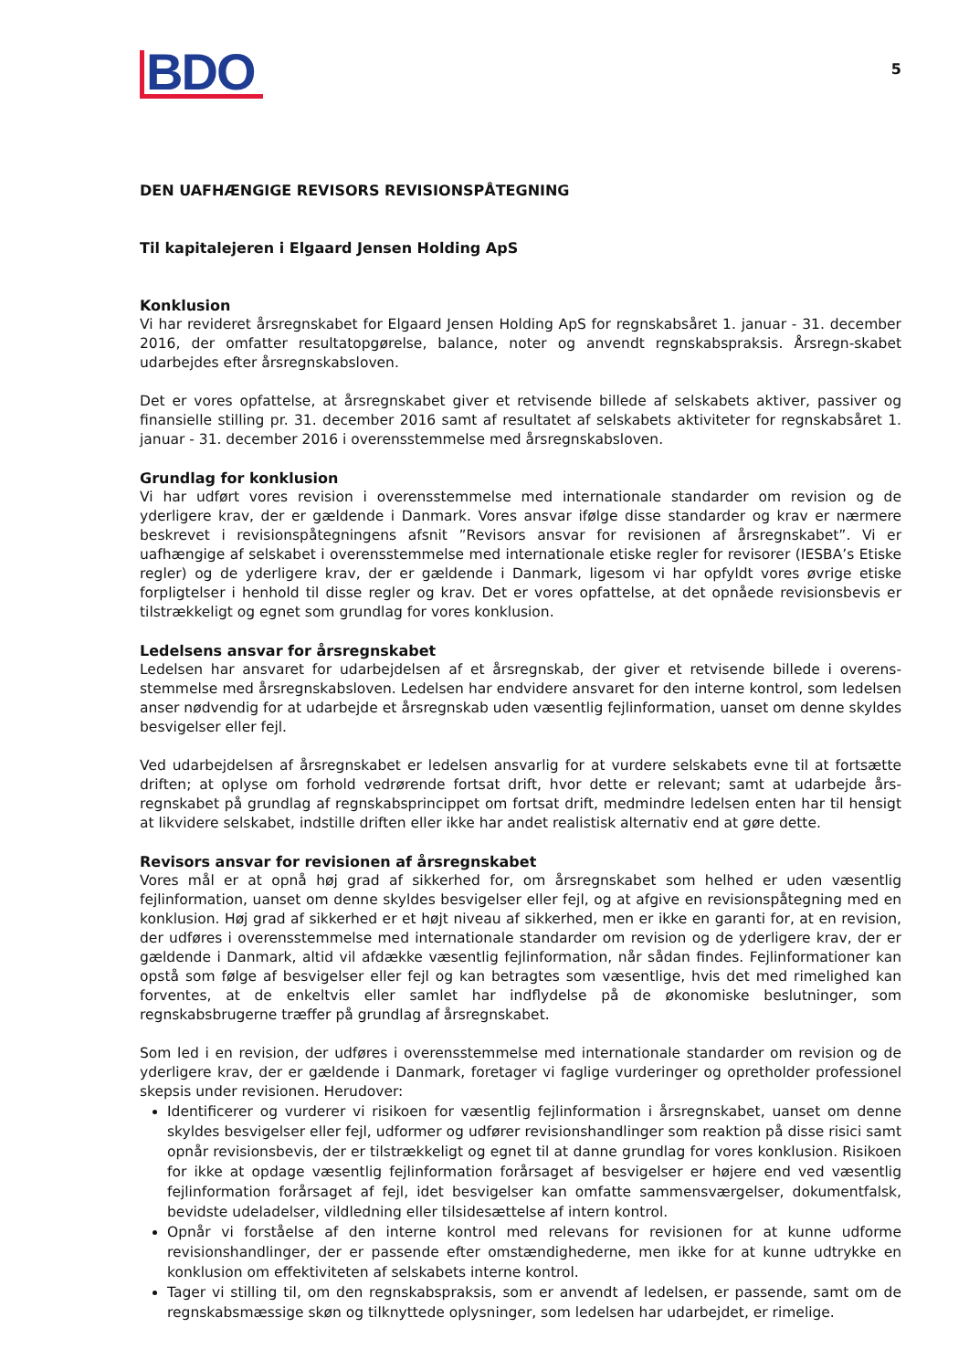BDO
5
DEN UAFHÆNGIGE REVISORS REVISIONSPÅTEGNING
Til kapitalejeren i Elgaard Jensen Holding ApS
Konklusion
Vi har revideret årsregnskabet for Elgaard Jensen Holding ApS for regnskabsåret 1. januar - 31. december 2016, der omfatter resultatopgørelse, balance, noter og anvendt regnskabspraksis. Årsregn-skabet udarbejdes efter årsregnskabsloven.
Det er vores opfattelse, at årsregnskabet giver et retvisende billede af selskabets aktiver, passiver og finansielle stilling pr. 31. december 2016 samt af resultatet af selskabets aktiviteter for regnskabsåret 1. januar - 31. december 2016 i overensstemmelse med årsregnskabsloven.
Grundlag for konklusion
Vi har udført vores revision i overensstemmelse med internationale standarder om revision og de yderligere krav, der er gældende i Danmark. Vores ansvar ifølge disse standarder og krav er nærmere beskrevet i revisionspåtegningens afsnit ”Revisors ansvar for revisionen af årsregnskabet”. Vi er uafhængige af selskabet i overensstemmelse med internationale etiske regler for revisorer (IESBA’s Etiske regler) og de yderligere krav, der er gældende i Danmark, ligesom vi har opfyldt vores øvrige etiske forpligtelser i henhold til disse regler og krav. Det er vores opfattelse, at det opnåede revisionsbevis er tilstrækkeligt og egnet som grundlag for vores konklusion.
Ledelsens ansvar for årsregnskabet
Ledelsen har ansvaret for udarbejdelsen af et årsregnskab, der giver et retvisende billede i overens-stemmelse med årsregnskabsloven. Ledelsen har endvidere ansvaret for den interne kontrol, som ledelsen anser nødvendig for at udarbejde et årsregnskab uden væsentlig fejlinformation, uanset om denne skyldes besvigelser eller fejl.
Ved udarbejdelsen af årsregnskabet er ledelsen ansvarlig for at vurdere selskabets evne til at fortsætte driften; at oplyse om forhold vedrørende fortsat drift, hvor dette er relevant; samt at udarbejde års-regnskabet på grundlag af regnskabsprincippet om fortsat drift, medmindre ledelsen enten har til hensigt at likvidere selskabet, indstille driften eller ikke har andet realistisk alternativ end at gøre dette.
Revisors ansvar for revisionen af årsregnskabet
Vores mål er at opnå høj grad af sikkerhed for, om årsregnskabet som helhed er uden væsentlig fejlinformation, uanset om denne skyldes besvigelser eller fejl, og at afgive en revisionspåtegning med en konklusion. Høj grad af sikkerhed er et højt niveau af sikkerhed, men er ikke en garanti for, at en revision, der udføres i overensstemmelse med internationale standarder om revision og de yderligere krav, der er gældende i Danmark, altid vil afdække væsentlig fejlinformation, når sådan findes. Fejlinformationer kan opstå som følge af besvigelser eller fejl og kan betragtes som væsentlige, hvis det med rimelighed kan forventes, at de enkeltvis eller samlet har indflydelse på de økonomiske beslutninger, som regnskabsbrugerne træffer på grundlag af årsregnskabet.
Som led i en revision, der udføres i overensstemmelse med internationale standarder om revision og de yderligere krav, der er gældende i Danmark, foretager vi faglige vurderinger og opretholder professionel skepsis under revisionen. Herudover:
Identificerer og vurderer vi risikoen for væsentlig fejlinformation i årsregnskabet, uanset om denne skyldes besvigelser eller fejl, udformer og udfører revisionshandlinger som reaktion på disse risici samt opnår revisionsbevis, der er tilstrækkeligt og egnet til at danne grundlag for vores konklusion. Risikoen for ikke at opdage væsentlig fejlinformation forårsaget af besvigelser er højere end ved væsentlig fejlinformation forårsaget af fejl, idet besvigelser kan omfatte sammensværgelser, dokumentfalsk, bevidste udeladelser, vildledning eller tilsidesættelse af intern kontrol.
Opnår vi forståelse af den interne kontrol med relevans for revisionen for at kunne udforme revisionshandlinger, der er passende efter omstændighederne, men ikke for at kunne udtrykke en konklusion om effektiviteten af selskabets interne kontrol.
Tager vi stilling til, om den regnskabspraksis, som er anvendt af ledelsen, er passende, samt om de regnskabsmæssige skøn og tilknyttede oplysninger, som ledelsen har udarbejdet, er rimelige.